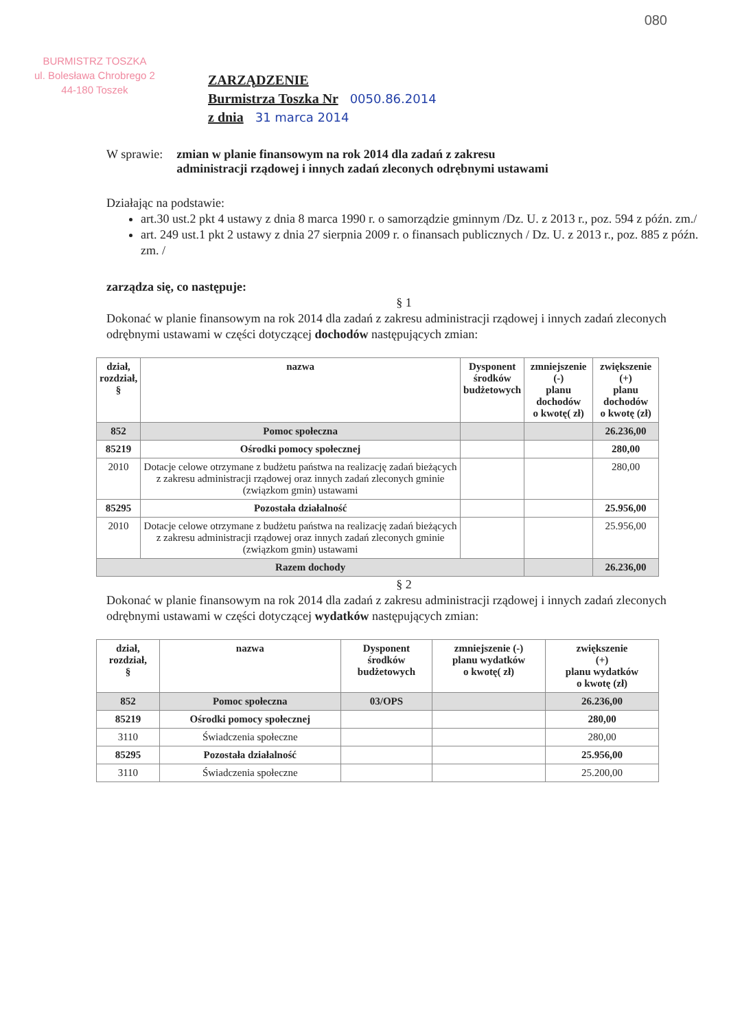BURMISTRZ TOSZKA
ul. Bolesława Chrobrego 2
44-180 Toszek
080
ZARZĄDZENIE
Burmistrza Toszka Nr 0050.86.2014
z dnia 31 marca 2014
W sprawie: zmian w planie finansowym na rok 2014 dla zadań z zakresu
administracji rządowej i innych zadań zleconych odrębnymi ustawami
Działając na podstawie:
art.30 ust.2 pkt 4 ustawy z dnia 8 marca 1990 r. o samorządzie gminnym /Dz. U. z 2013 r., poz. 594 z późn. zm./
art. 249 ust.1 pkt 2 ustawy z dnia 27 sierpnia 2009 r. o finansach publicznych / Dz. U. z 2013 r., poz. 885 z późn. zm. /
zarządza się, co następuje:
§ 1
Dokonać w planie finansowym na rok 2014 dla zadań z zakresu administracji rządowej i innych zadań zleconych odrębnymi ustawami w części dotyczącej dochodów następujących zmian:
| dział, rozdział, § | nazwa | Dysponent środków budżetowych | zmniejszenie (-) planu dochodów o kwotę( zł) | zwiększenie (+) planu dochodów o kwotę (zł) |
| --- | --- | --- | --- | --- |
| 852 | Pomoc społeczna | | | 26.236,00 |
| 85219 | Ośrodki pomocy społecznej | | | 280,00 |
| 2010 | Dotacje celowe otrzymane z budżetu państwa na realizację zadań bieżących z zakresu administracji rządowej oraz innych zadań zleconych gminie (związkom gmin) ustawami | | | 280,00 |
| 85295 | Pozostała działalność | | | 25.956,00 |
| 2010 | Dotacje celowe otrzymane z budżetu państwa na realizację zadań bieżących z zakresu administracji rządowej oraz innych zadań zleconych gminie (związkom gmin) ustawami | | | 25.956,00 |
| Razem dochody | | | | 26.236,00 |
§ 2
Dokonać w planie finansowym na rok 2014 dla zadań z zakresu administracji rządowej i innych zadań zleconych odrębnymi ustawami w części dotyczącej wydatków następujących zmian:
| dział, rozdział, § | nazwa | Dysponent środków budżetowych | zmniejszenie (-) planu wydatków o kwotę( zł) | zwiększenie (+) planu wydatków o kwotę (zł) |
| --- | --- | --- | --- | --- |
| 852 | Pomoc społeczna | 03/OPS | | 26.236,00 |
| 85219 | Ośrodki pomocy społecznej | | | 280,00 |
| 3110 | Świadczenia społeczne | | | 280,00 |
| 85295 | Pozostała działalność | | | 25.956,00 |
| 3110 | Świadczenia społeczne | | | 25.200,00 |